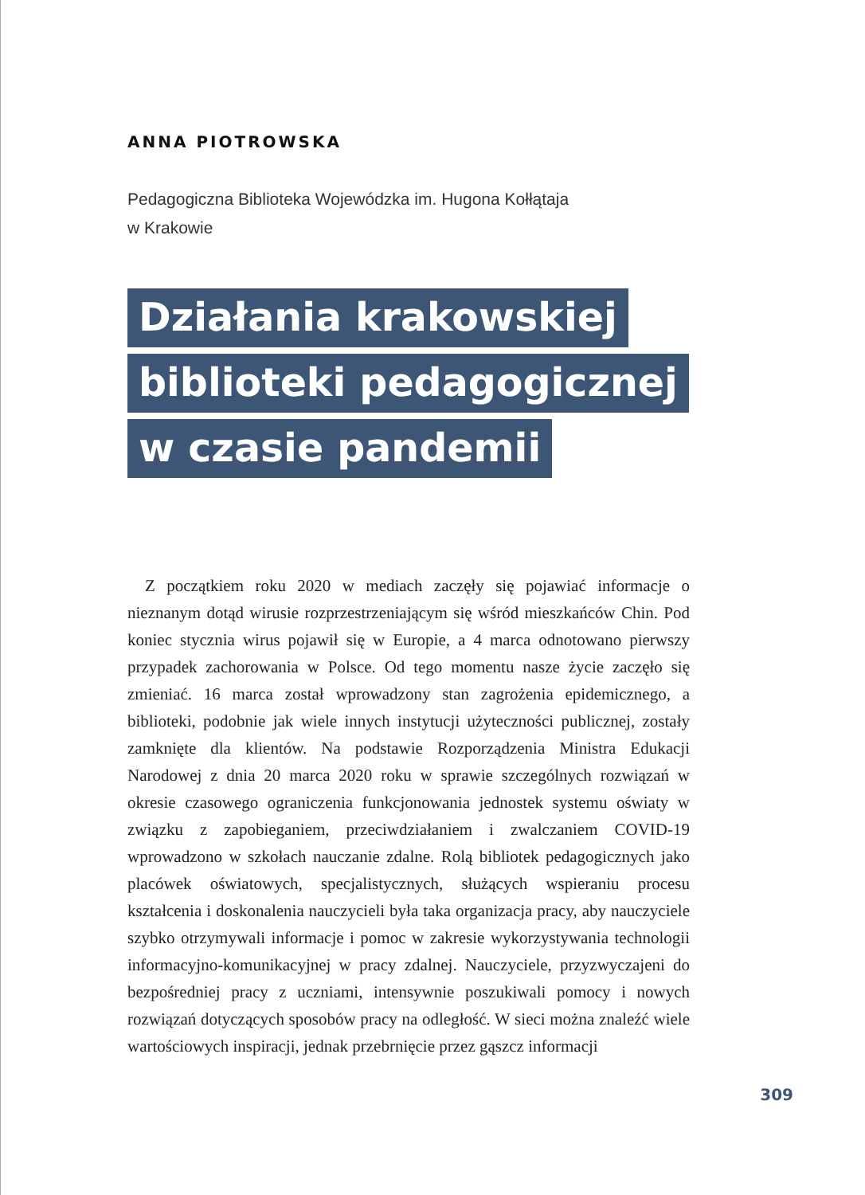ANNA PIOTROWSKA
Pedagogiczna Biblioteka Wojewódzka im. Hugona Kołłątaja
w Krakowie
Działania krakowskiej
biblioteki pedagogicznej
w czasie pandemii
Z początkiem roku 2020 w mediach zaczęły się pojawiać informacje o nieznanym dotąd wirusie rozprzestrzeniającym się wśród mieszkańców Chin. Pod koniec stycznia wirus pojawił się w Europie, a 4 marca odnotowano pierwszy przypadek zachorowania w Polsce. Od tego momentu nasze życie zaczęło się zmieniać. 16 marca został wprowadzony stan zagrożenia epidemicznego, a biblioteki, podobnie jak wiele innych instytucji użyteczności publicznej, zostały zamknięte dla klientów. Na podstawie Rozporządzenia Ministra Edukacji Narodowej z dnia 20 marca 2020 roku w sprawie szczególnych rozwiązań w okresie czasowego ograniczenia funkcjonowania jednostek systemu oświaty w związku z zapobieganiem, przeciwdziałaniem i zwalczaniem COVID-19 wprowadzono w szkołach nauczanie zdalne. Rolą bibliotek pedagogicznych jako placówek oświatowych, specjalistycznych, służących wspieraniu procesu kształcenia i doskonalenia nauczycieli była taka organizacja pracy, aby nauczyciele szybko otrzymywali informacje i pomoc w zakresie wykorzystywania technologii informacyjno-komunikacyjnej w pracy zdalnej. Nauczyciele, przyzwyczajeni do bezpośredniej pracy z uczniami, intensywnie poszukiwali pomocy i nowych rozwiązań dotyczących sposobów pracy na odległość. W sieci można znaleźć wiele wartościowych inspiracji, jednak przebrnięcie przez gąszcz informacji
309